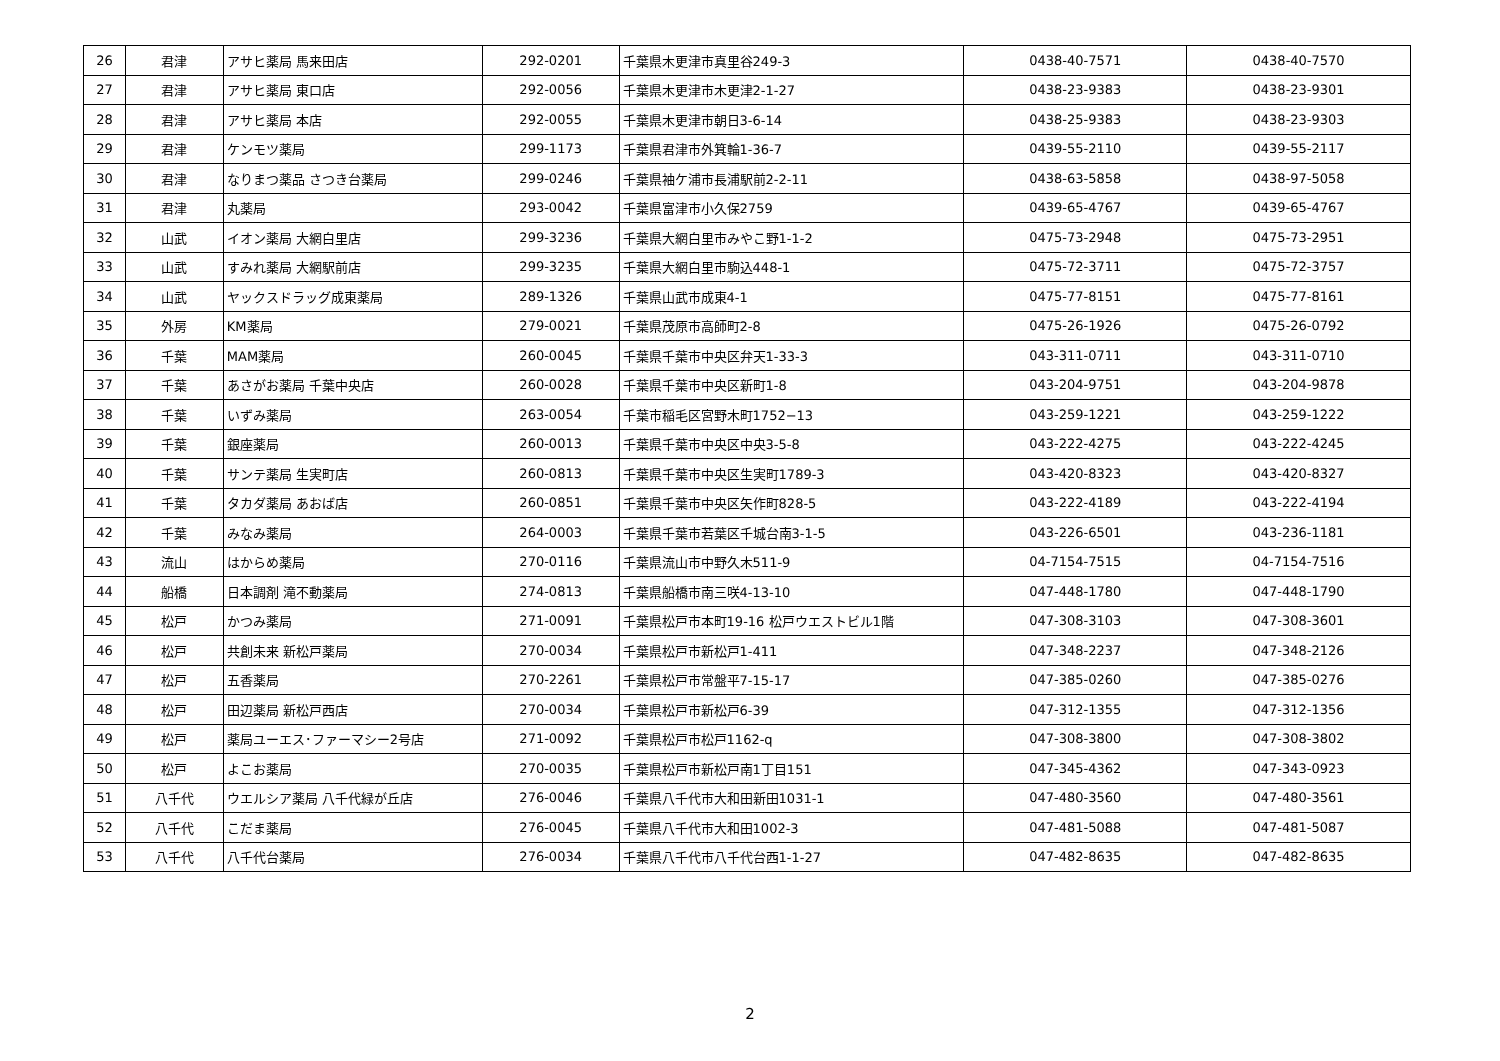| 26 | 君津 | アサヒ薬局 馬来田店 | 292-0201 | 千葉県木更津市真里谷249-3 | 0438-40-7571 | 0438-40-7570 |
| 27 | 君津 | アサヒ薬局 東口店 | 292-0056 | 千葉県木更津市木更津2-1-27 | 0438-23-9383 | 0438-23-9301 |
| 28 | 君津 | アサヒ薬局 本店 | 292-0055 | 千葉県木更津市朝日3-6-14 | 0438-25-9383 | 0438-23-9303 |
| 29 | 君津 | ケンモツ薬局 | 299-1173 | 千葉県君津市外箕輪1-36-7 | 0439-55-2110 | 0439-55-2117 |
| 30 | 君津 | なりまつ薬品 さつき台薬局 | 299-0246 | 千葉県袖ケ浦市長浦駅前2-2-11 | 0438-63-5858 | 0438-97-5058 |
| 31 | 君津 | 丸薬局 | 293-0042 | 千葉県富津市小久保2759 | 0439-65-4767 | 0439-65-4767 |
| 32 | 山武 | イオン薬局 大網白里店 | 299-3236 | 千葉県大網白里市みやこ野1-1-2 | 0475-73-2948 | 0475-73-2951 |
| 33 | 山武 | すみれ薬局 大網駅前店 | 299-3235 | 千葉県大網白里市駒込448-1 | 0475-72-3711 | 0475-72-3757 |
| 34 | 山武 | ヤックスドラッグ成東薬局 | 289-1326 | 千葉県山武市成東4-1 | 0475-77-8151 | 0475-77-8161 |
| 35 | 外房 | KM薬局 | 279-0021 | 千葉県茂原市高師町2-8 | 0475-26-1926 | 0475-26-0792 |
| 36 | 千葉 | MAM薬局 | 260-0045 | 千葉県千葉市中央区弁天1-33-3 | 043-311-0711 | 043-311-0710 |
| 37 | 千葉 | あさがお薬局 千葉中央店 | 260-0028 | 千葉県千葉市中央区新町1-8 | 043-204-9751 | 043-204-9878 |
| 38 | 千葉 | いずみ薬局 | 263-0054 | 千葉市稲毛区宮野木町1752−13 | 043-259-1221 | 043-259-1222 |
| 39 | 千葉 | 銀座薬局 | 260-0013 | 千葉県千葉市中央区中央3-5-8 | 043-222-4275 | 043-222-4245 |
| 40 | 千葉 | サンテ薬局 生実町店 | 260-0813 | 千葉県千葉市中央区生実町1789-3 | 043-420-8323 | 043-420-8327 |
| 41 | 千葉 | タカダ薬局 あおば店 | 260-0851 | 千葉県千葉市中央区矢作町828-5 | 043-222-4189 | 043-222-4194 |
| 42 | 千葉 | みなみ薬局 | 264-0003 | 千葉県千葉市若葉区千城台南3-1-5 | 043-226-6501 | 043-236-1181 |
| 43 | 流山 | はからめ薬局 | 270-0116 | 千葉県流山市中野久木511-9 | 04-7154-7515 | 04-7154-7516 |
| 44 | 船橋 | 日本調剤 滝不動薬局 | 274-0813 | 千葉県船橋市南三咲4-13-10 | 047-448-1780 | 047-448-1790 |
| 45 | 松戸 | かつみ薬局 | 271-0091 | 千葉県松戸市本町19-16 松戸ウエストビル1階 | 047-308-3103 | 047-308-3601 |
| 46 | 松戸 | 共創未来 新松戸薬局 | 270-0034 | 千葉県松戸市新松戸1-411 | 047-348-2237 | 047-348-2126 |
| 47 | 松戸 | 五香薬局 | 270-2261 | 千葉県松戸市常盤平7-15-17 | 047-385-0260 | 047-385-0276 |
| 48 | 松戸 | 田辺薬局 新松戸西店 | 270-0034 | 千葉県松戸市新松戸6-39 | 047-312-1355 | 047-312-1356 |
| 49 | 松戸 | 薬局ユーエス･ファーマシー2号店 | 271-0092 | 千葉県松戸市松戸1162-q | 047-308-3800 | 047-308-3802 |
| 50 | 松戸 | よこお薬局 | 270-0035 | 千葉県松戸市新松戸南1丁目151 | 047-345-4362 | 047-343-0923 |
| 51 | 八千代 | ウエルシア薬局 八千代緑が丘店 | 276-0046 | 千葉県八千代市大和田新田1031-1 | 047-480-3560 | 047-480-3561 |
| 52 | 八千代 | こだま薬局 | 276-0045 | 千葉県八千代市大和田1002-3 | 047-481-5088 | 047-481-5087 |
| 53 | 八千代 | 八千代台薬局 | 276-0034 | 千葉県八千代市八千代台西1-1-27 | 047-482-8635 | 047-482-8635 |
2